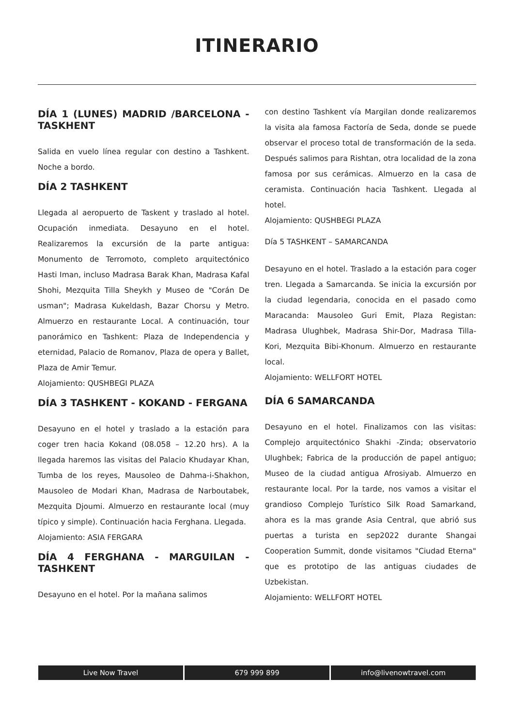ITINERARIO
DÍA 1 (LUNES) MADRID /BARCELONA - TASKHENT
Salida en vuelo línea regular con destino a Tashkent. Noche a bordo.
DÍA 2 TASHKENT
Llegada al aeropuerto de Taskent y traslado al hotel. Ocupación inmediata. Desayuno en el hotel. Realizaremos la excursión de la parte antigua: Monumento de Terromoto, completo arquitectónico Hasti Iman, incluso Madrasa Barak Khan, Madrasa Kafal Shohi, Mezquita Tilla Sheykh y Museo de "Corán De usman"; Madrasa Kukeldash, Bazar Chorsu y Metro. Almuerzo en restaurante Local. A continuación, tour panorámico en Tashkent: Plaza de Independencia y eternidad, Palacio de Romanov, Plaza de opera y Ballet, Plaza de Amir Temur.
Alojamiento: QUSHBEGI PLAZA
DÍA 3 TASHKENT - KOKAND - FERGANA
Desayuno en el hotel y traslado a la estación para coger tren hacia Kokand (08.058 – 12.20 hrs). A la llegada haremos las visitas del Palacio Khudayar Khan, Tumba de los reyes, Mausoleo de Dahma-i-Shakhon, Mausoleo de Modari Khan, Madrasa de Narboutabek, Mezquita Djoumi. Almuerzo en restaurante local (muy típico y simple). Continuación hacia Ferghana. Llegada.
Alojamiento: ASIA FERGARA
DÍA 4 FERGHANA - MARGUILAN - TASHKENT
Desayuno en el hotel. Por la mañana salimos
con destino Tashkent vía Margilan donde realizaremos la visita ala famosa Factoría de Seda, donde se puede observar el proceso total de transformación de la seda. Después salimos para Rishtan, otra localidad de la zona famosa por sus cerámicas. Almuerzo en la casa de ceramista. Continuación hacia Tashkent. Llegada al hotel.
Alojamiento: QUSHBEGI PLAZA
Día 5 TASHKENT – SAMARCANDA
Desayuno en el hotel. Traslado a la estación para coger tren. Llegada a Samarcanda. Se inicia la excursión por la ciudad legendaria, conocida en el pasado como Maracanda: Mausoleo Guri Emit, Plaza Registan: Madrasa Ulughbek, Madrasa Shir-Dor, Madrasa Tilla-Kori, Mezquita Bibi-Khonum. Almuerzo en restaurante local.
Alojamiento: WELLFORT HOTEL
DÍA 6 SAMARCANDA
Desayuno en el hotel. Finalizamos con las visitas: Complejo arquitectónico Shakhi -Zinda; observatorio Ulughbek; Fabrica de la producción de papel antiguo; Museo de la ciudad antigua Afrosiyab. Almuerzo en restaurante local. Por la tarde, nos vamos a visitar el grandioso Complejo Turístico Silk Road Samarkand, ahora es la mas grande Asia Central, que abrió sus puertas a turista en sep2022 durante Shangai Cooperation Summit, donde visitamos "Ciudad Eterna" que es prototipo de las antiguas ciudades de Uzbekistan.
Alojamiento: WELLFORT HOTEL
Live Now Travel 679 999 899 info@livenowtravel.com